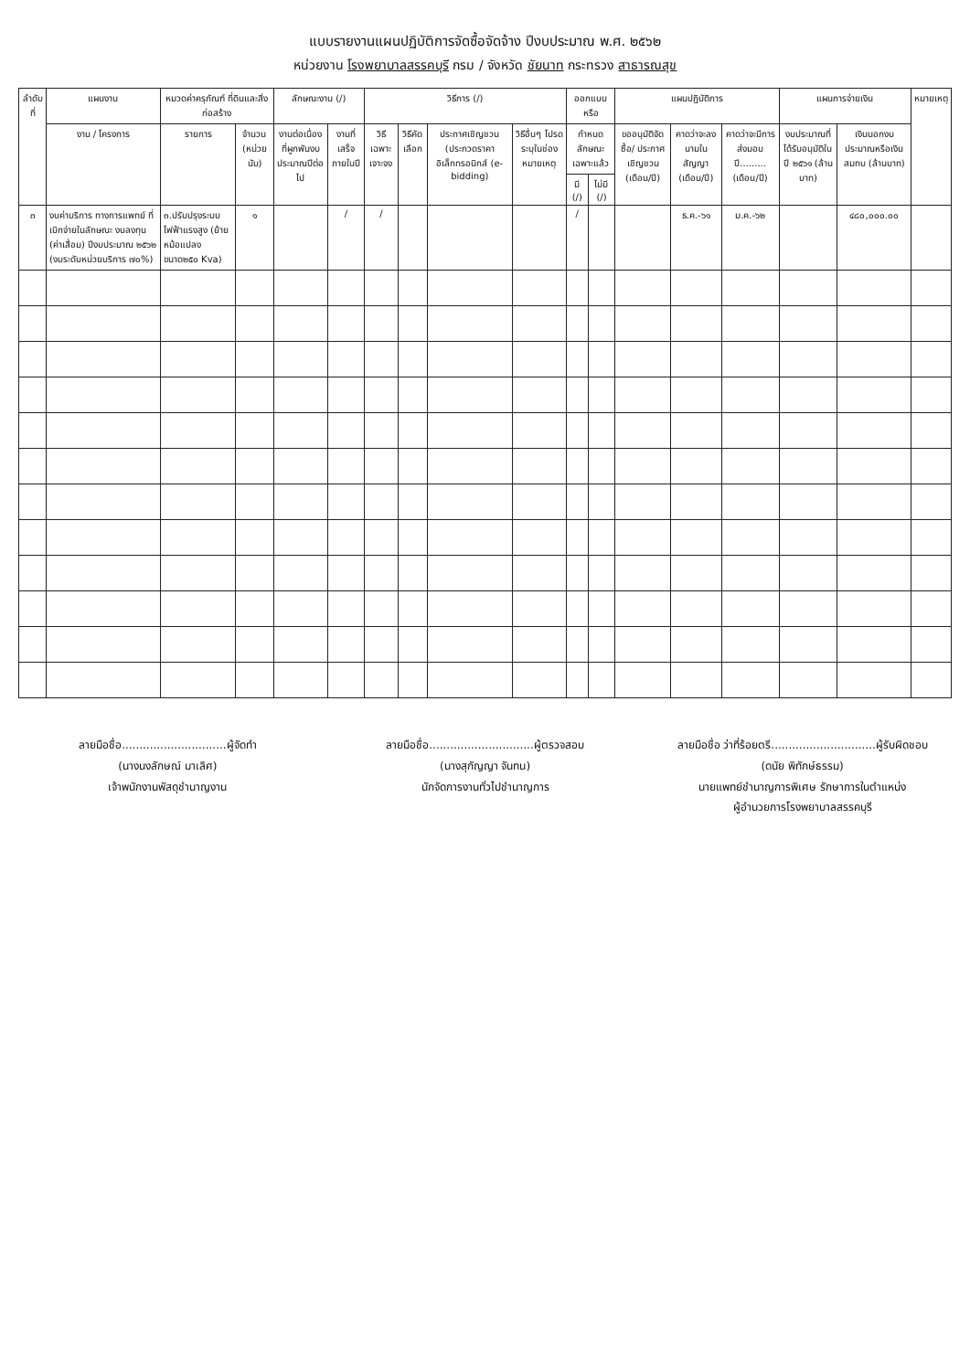แบบรายงานแผนปฏิบัติการจัดซื้อจัดจ้าง ปีงบประมาณ พ.ศ. ๒๕๖๒
หน่วยงาน โรงพยาบาลสรรคบุรี กรม / จังหวัด ชัยนาท กระทรวง สาธารณสุข
| ลำดับที่ | แผนงาน | หมวดค่าครุภัณฑ์ ที่ดินและสิ่งก่อสร้าง | | ลักษณะงาน (/) | | วิธีการ (/) | | | | ออกแบบหรือ | | แผนปฏิบัติการ | | | แผนการจ่ายเงิน | | หมายเหตุ |
| --- | --- | --- | --- | --- | --- | --- | --- | --- | --- | --- | --- | --- | --- | --- | --- | --- | --- |
| | งาน / โครงการ | รายการ | จำนวน (หน่วยนับ) | งานต่อเนื่องที่ผูกพันงบประมาณปีต่อไป | งานที่เสร็จภายในปี | วิธีเฉพาะเจาะจง | วิธีคัดเลือก | ประกาศเชิญชวน (ประกวดราคาอิเล็กทรอนิกส์ (e-bidding) | วิธีอื่นๆ โปรดระบุในช่องหมายเหตุ | กำหนดลักษณะเฉพาะแล้ว | | ขออนุมัติจัดซื้อ/ ประกาศเชิญชวน (เดือน/ปี) | คาดว่าจะลงนามในสัญญา (เดือน/ปี) | คาดว่าจะมีการส่งมอบ ปี......... (เดือน/ปี) | งบประมาณที่ได้รับอนุมัติในปี ๒๕๖๑ (ล้านบาท) | เงินนอกงบประมาณหรือเงินสมทบ (ล้านบาท) | |
| | | | | | | | | | | มี (/) | ไม่มี (/) | | | | | | |
| ๓ | งบค่าบริการ ทางการแพทย์ ที่เบิกจ่ายในลักษณะ งบลงทุน (ค่าเสื่อม) ปีงบประมาณ ๒๕๖๒ (งบระดับหน่วยบริการ ๗๐%) | ๓.ปรับปรุงระบบไฟฟ้าแรงสูง (ย้ายหม้อแปลง ขนาด๒๕๐ Kva) | ๑ | | / | / | | | | / | | | ธ.ค.-๖๑ | ม.ค.-๖๒ | | ๔๘๐,๐๐๐.๐๐ | |
ลายมือชื่อ..............................ผู้จัดทำ
(นางนงลักษณ์ มาเลิศ)
เจ้าพนักงานพัสดุชำนาญงาน
ลายมือชื่อ..............................ผู้ตรวจสอบ
(นางสุกัญญา จันทน)
นักจัดการงานทั่วไปชำนาญการ
ลายมือชื่อ ว่าที่ร้อยตรี..............................ผู้รับผิดชอบ
(ดนัย พิทักษ์ธรรม)
นายแพทย์ชำนาญการพิเศษ รักษาการในตำแหน่ง
ผู้อำนวยการโรงพยาบาลสรรคบุรี